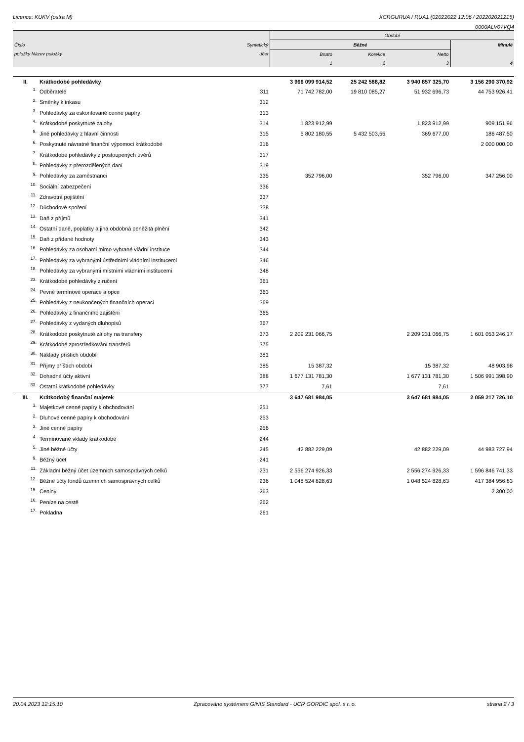Licence: KUKV (ostra M) XCRGURUA / RUA1 (02022022 12:06 / 202202021215)
0000ALV07VQ4
| | | | Období | | | |
| Číslo | | Syntetický | Běžné | | | Minulé |
| položky Název položky | | účet | Brutto | Korekce | Netto | |
| | | | 1 | 2 | 3 | 4 |
| II. | Krátkodobé pohledávky | | 3 966 099 914,52 | 25 242 588,82 | 3 940 857 325,70 | 3 156 290 370,92 |
| 1. | Odběratelé | 311 | 71 742 782,00 | 19 810 085,27 | 51 932 696,73 | 44 753 926,41 |
| 2. | Směnky k inkasu | 312 | | | | |
| 3. | Pohledávky za eskontované cenné papíry | 313 | | | | |
| 4. | Krátkodobé poskytnuté zálohy | 314 | 1 823 912,99 | | 1 823 912,99 | 909 151,96 |
| 5. | Jiné pohledávky z hlavní činnosti | 315 | 5 802 180,55 | 5 432 503,55 | 369 677,00 | 186 487,50 |
| 6. | Poskytnuté návratné finanční výpomoci krátkodobé | 316 | | | | 2 000 000,00 |
| 7. | Krátkodobé pohledávky z postoupených úvěrů | 317 | | | | |
| 8. | Pohledávky z přerozdělených daní | 319 | | | | |
| 9. | Pohledávky za zaměstnanci | 335 | 352 796,00 | | 352 796,00 | 347 256,00 |
| 10. | Sociální zabezpečení | 336 | | | | |
| 11. | Zdravotní pojištění | 337 | | | | |
| 12. | Důchodové spoření | 338 | | | | |
| 13. | Daň z příjmů | 341 | | | | |
| 14. | Ostatní daně, poplatky a jiná obdobná peněžitá plnění | 342 | | | | |
| 15. | Daň z přidané hodnoty | 343 | | | | |
| 16. | Pohledávky za osobami mimo vybrané vládní instituce | 344 | | | | |
| 17. | Pohledávky za vybranými ústředními vládními institucemi | 346 | | | | |
| 18. | Pohledávky za vybranými místními vládními institucemi | 348 | | | | |
| 23. | Krátkodobé pohledávky z ručení | 361 | | | | |
| 24. | Pevné termínové operace a opce | 363 | | | | |
| 25. | Pohledávky z neukončených finančních operací | 369 | | | | |
| 26. | Pohledávky z finančního zajištění | 365 | | | | |
| 27. | Pohledávky z vydaných dluhopisů | 367 | | | | |
| 28. | Krátkodobé poskytnuté zálohy na transfery | 373 | 2 209 231 066,75 | | 2 209 231 066,75 | 1 601 053 246,17 |
| 29. | Krátkodobé zprostředkování transferů | 375 | | | | |
| 30. | Náklady příštích období | 381 | | | | |
| 31. | Příjmy příštích období | 385 | 15 387,32 | | 15 387,32 | 48 903,98 |
| 32. | Dohadné účty aktivní | 388 | 1 677 131 781,30 | | 1 677 131 781,30 | 1 506 991 398,90 |
| 33. | Ostatní krátkodobé pohledávky | 377 | 7,61 | | 7,61 | |
| III. | Krátkodobý finanční majetek | | 3 647 681 984,05 | | 3 647 681 984,05 | 2 059 217 726,10 |
| 1. | Majetkové cenné papíry k obchodování | 251 | | | | |
| 2. | Dluhové cenné papíry k obchodování | 253 | | | | |
| 3. | Jiné cenné papíry | 256 | | | | |
| 4. | Termínované vklady krátkodobé | 244 | | | | |
| 5. | Jiné běžné účty | 245 | 42 882 229,09 | | 42 882 229,09 | 44 983 727,94 |
| 9. | Běžný účet | 241 | | | | |
| 11. | Základní běžný účet územních samosprávných celků | 231 | 2 556 274 926,33 | | 2 556 274 926,33 | 1 596 846 741,33 |
| 12. | Běžné účty fondů územních samosprávných celků | 236 | 1 048 524 828,63 | | 1 048 524 828,63 | 417 384 956,83 |
| 15. | Ceniny | 263 | | | | 2 300,00 |
| 16. | Peníze na cestě | 262 | | | | |
| 17. | Pokladna | 261 | | | | |
20.04.2023 12:15:10 Zpracováno systémem GINIS Standard - UCR GORDIC spol. s r. o. strana 2 / 3